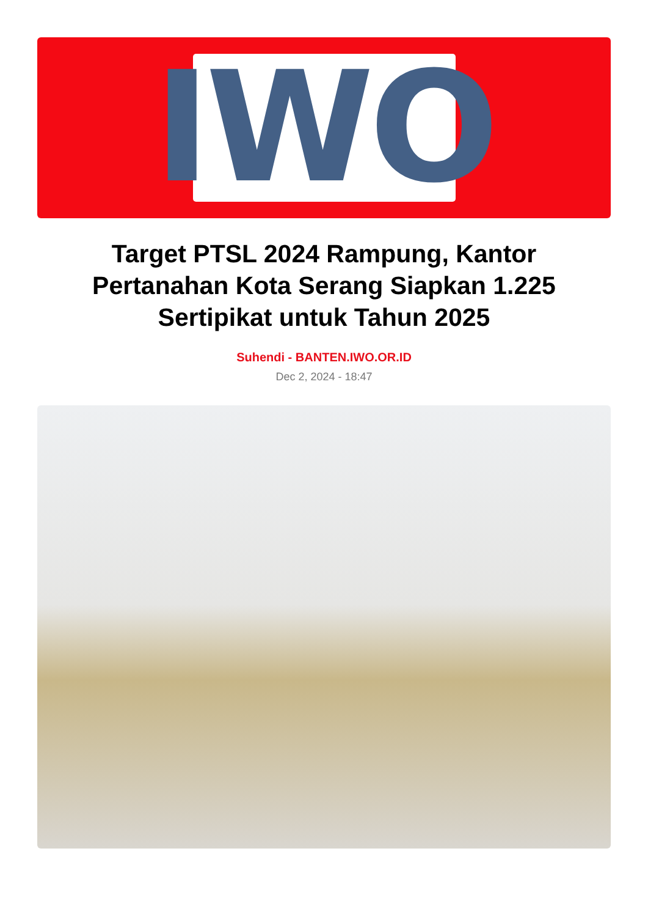IWO
Target PTSL 2024 Rampung, Kantor Pertanahan Kota Serang Siapkan 1.225 Sertipikat untuk Tahun 2025
Suhendi - BANTEN.IWO.OR.ID
Dec 2, 2024 - 18:47